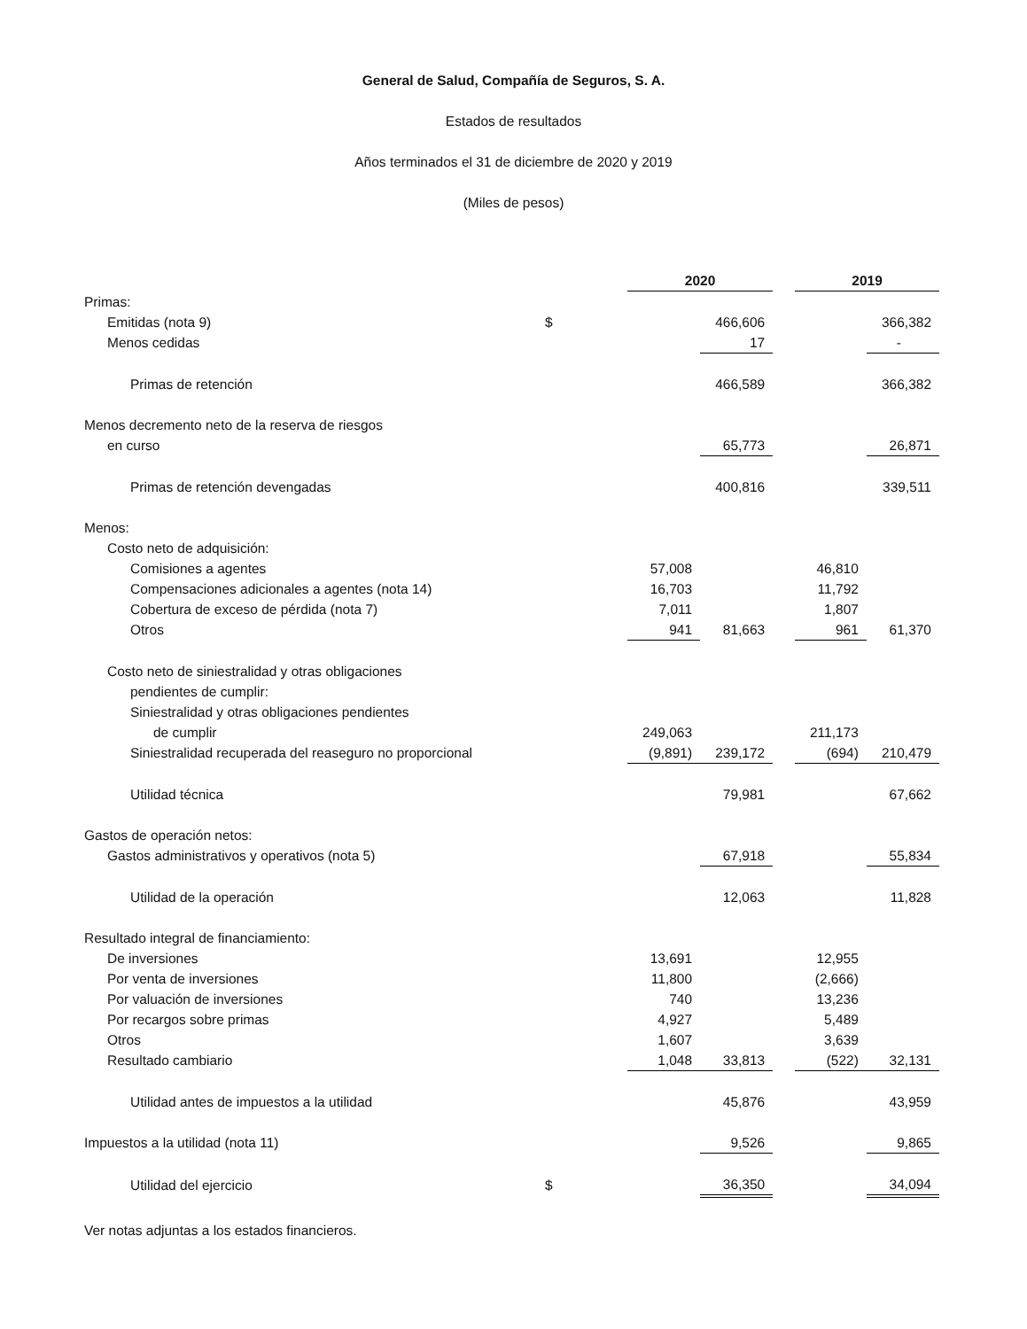General de Salud, Compañía de Seguros, S. A.
Estados de resultados
Años terminados el 31 de diciembre de 2020 y 2019
(Miles de pesos)
| | | 2020 | | | | 2019 | | |
| --- | --- | --- | --- | --- | --- | --- | --- | --- |
| Primas: | | | | | | | | |
| Emitidas (nota 9) | $ | | | 466,606 | | | | 366,382 |
| Menos cedidas | | | | 17 | | | | - |
| Primas de retención | | | | 466,589 | | | | 366,382 |
| Menos decremento neto de la reserva de riesgos | | | | | | | | |
| en curso | | | | 65,773 | | | | 26,871 |
| Primas de retención devengadas | | | | 400,816 | | | | 339,511 |
| Menos: | | | | | | | | |
| Costo neto de adquisición: | | | | | | | | |
| Comisiones a agentes | | 57,008 | | | | 46,810 | | |
| Compensaciones adicionales a agentes (nota 14) | | 16,703 | | | | 11,792 | | |
| Cobertura de exceso de pérdida (nota 7) | | 7,011 | | | | 1,807 | | |
| Otros | | 941 | | 81,663 | | 961 | | 61,370 |
| Costo neto de siniestralidad y otras obligaciones | | | | | | | | |
| pendientes de cumplir: | | | | | | | | |
| Siniestralidad y otras obligaciones pendientes | | | | | | | | |
| de cumplir | | 249,063 | | | | 211,173 | | |
| Siniestralidad recuperada del reaseguro no proporcional | | (9,891) | | 239,172 | | (694) | | 210,479 |
| Utilidad técnica | | | | 79,981 | | | | 67,662 |
| Gastos de operación netos: | | | | | | | | |
| Gastos administrativos y operativos (nota 5) | | | | 67,918 | | | | 55,834 |
| Utilidad de la operación | | | | 12,063 | | | | 11,828 |
| Resultado integral de financiamiento: | | | | | | | | |
| De inversiones | | 13,691 | | | | 12,955 | | |
| Por venta de inversiones | | 11,800 | | | | (2,666) | | |
| Por valuación de inversiones | | 740 | | | | 13,236 | | |
| Por recargos sobre primas | | 4,927 | | | | 5,489 | | |
| Otros | | 1,607 | | | | 3,639 | | |
| Resultado cambiario | | 1,048 | | 33,813 | | (522) | | 32,131 |
| Utilidad antes de impuestos a la utilidad | | | | 45,876 | | | | 43,959 |
| Impuestos a la utilidad (nota 11) | | | | 9,526 | | | | 9,865 |
| Utilidad del ejercicio | $ | | | 36,350 | | | | 34,094 |
Ver notas adjuntas a los estados financieros.